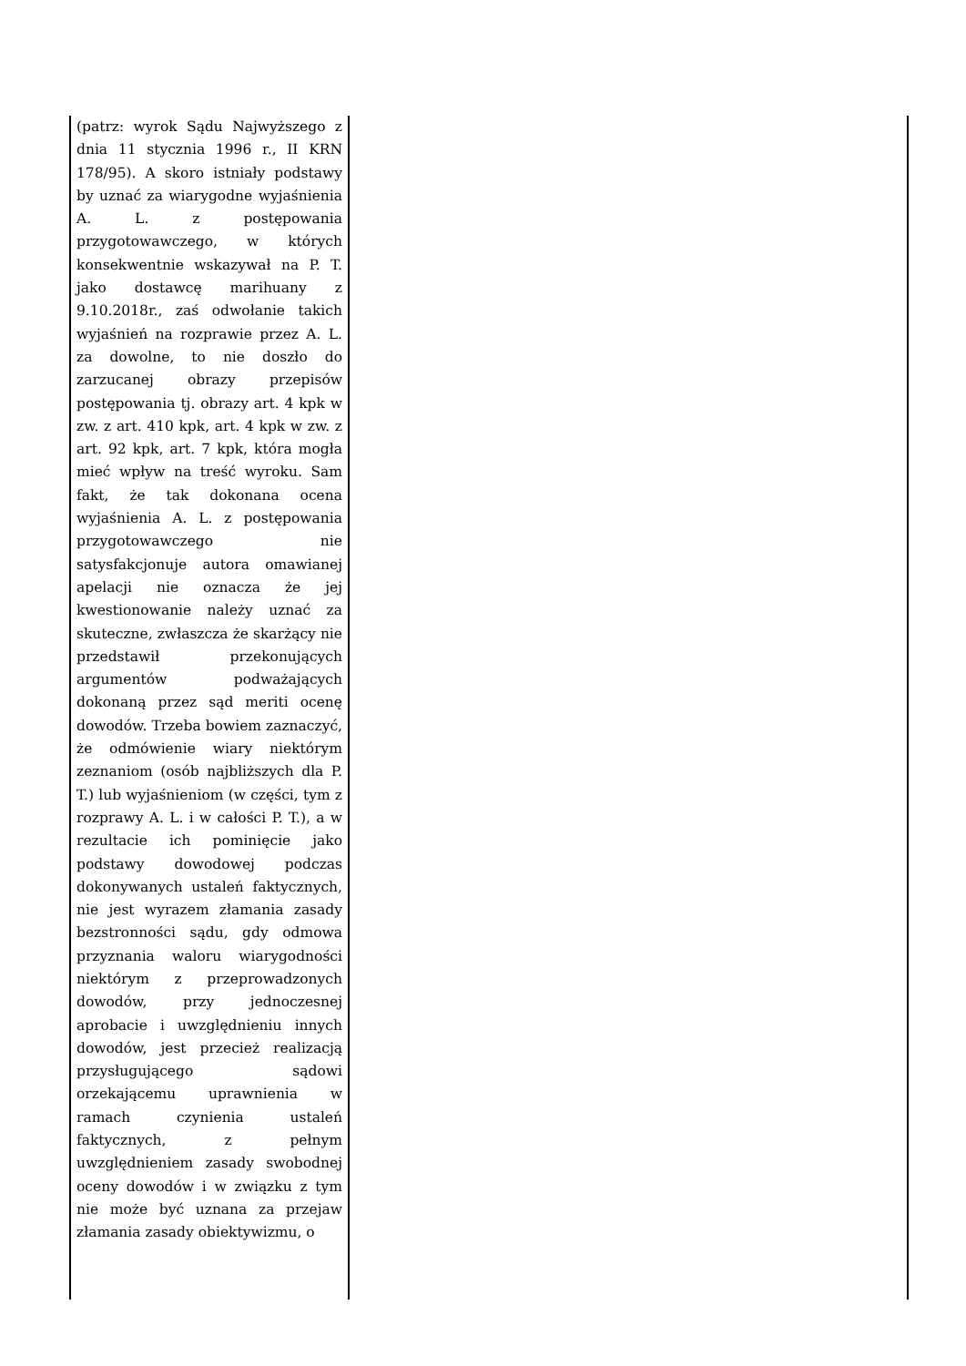| (patrz: wyrok Sądu Najwyższego z dnia 11 stycznia 1996 r., II KRN 178/95). A skoro istniały podstawy by uznać za wiarygodne wyjaśnienia A. L. z postępowania przygotowawczego, w których konsekwentnie wskazywał na P. T. jako dostawcę marihuany z 9.10.2018r., zaś odwołanie takich wyjaśnień na rozprawie przez A. L. za dowolne, to nie doszło do zarzucanej obrazy przepisów postępowania tj. obrazy art. 4 kpk w zw. z art. 410 kpk, art. 4 kpk w zw. z art. 92 kpk, art. 7 kpk, która mogła mieć wpływ na treść wyroku. Sam fakt, że tak dokonana ocena wyjaśnienia A. L. z postępowania przygotowawczego nie satysfakcjonuje autora omawianej apelacji nie oznacza że jej kwestionowanie należy uznać za skuteczne, zwłaszcza że skarżący nie przedstawił przekonujących argumentów podważających dokonaną przez sąd meriti ocenę dowodów. Trzeba bowiem zaznaczyć, że odmówienie wiary niektórym zeznaniom (osób najbliższych dla P. T.) lub wyjaśnieniom (w części, tym z rozprawy A. L. i w całości P. T.), a w rezultacie ich pominięcie jako podstawy dowodowej podczas dokonywanych ustaleń faktycznych, nie jest wyrazem złamania zasady bezstronności sądu, gdy odmowa przyznania waloru wiarygodności niektórym z przeprowadzonych dowodów, przy jednoczesnej aprobacie i uwzględnieniu innych dowodów, jest przecież realizacją przysługującego sądowi orzekającemu uprawnienia w ramach czynienia ustaleń faktycznych, z pełnym uwzględnieniem zasady swobodnej oceny dowodów i w związku z tym nie może być uznana za przejaw złamania zasady obiektywizmu, o | |